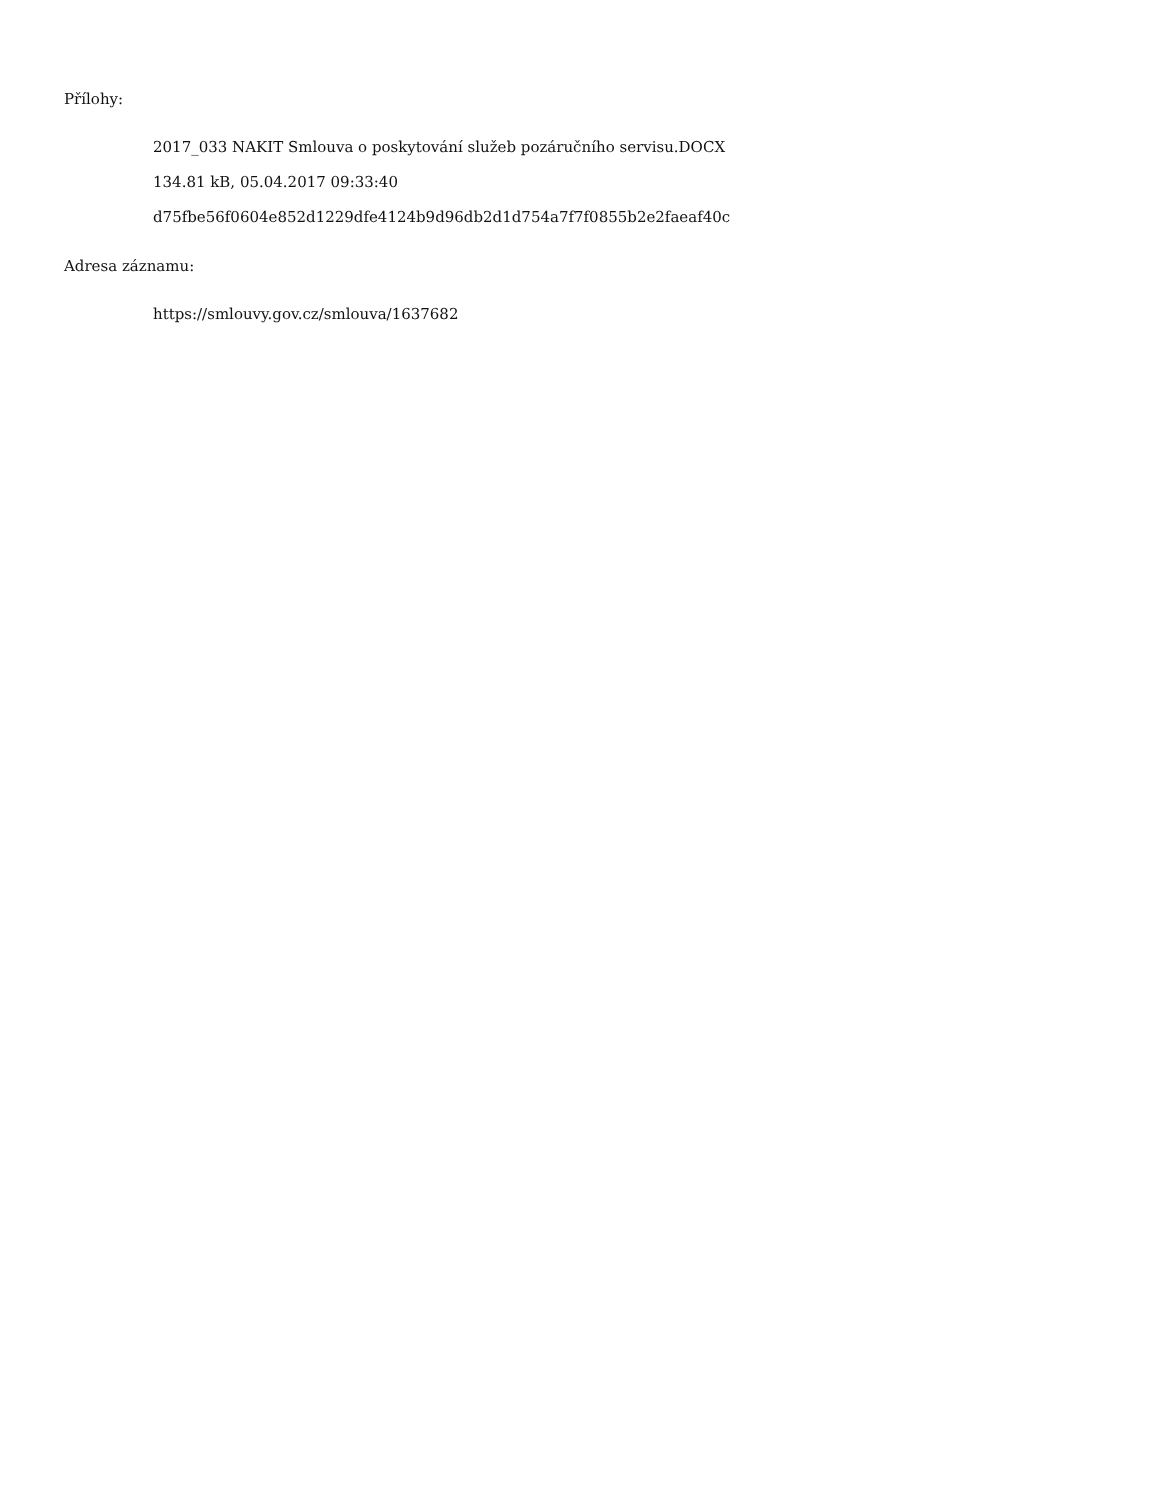Přílohy:
2017_033 NAKIT Smlouva o poskytování služeb pozáručního servisu.DOCX
134.81 kB, 05.04.2017 09:33:40
d75fbe56f0604e852d1229dfe4124b9d96db2d1d754a7f7f0855b2e2faeaf40c
Adresa záznamu:
https://smlouvy.gov.cz/smlouva/1637682